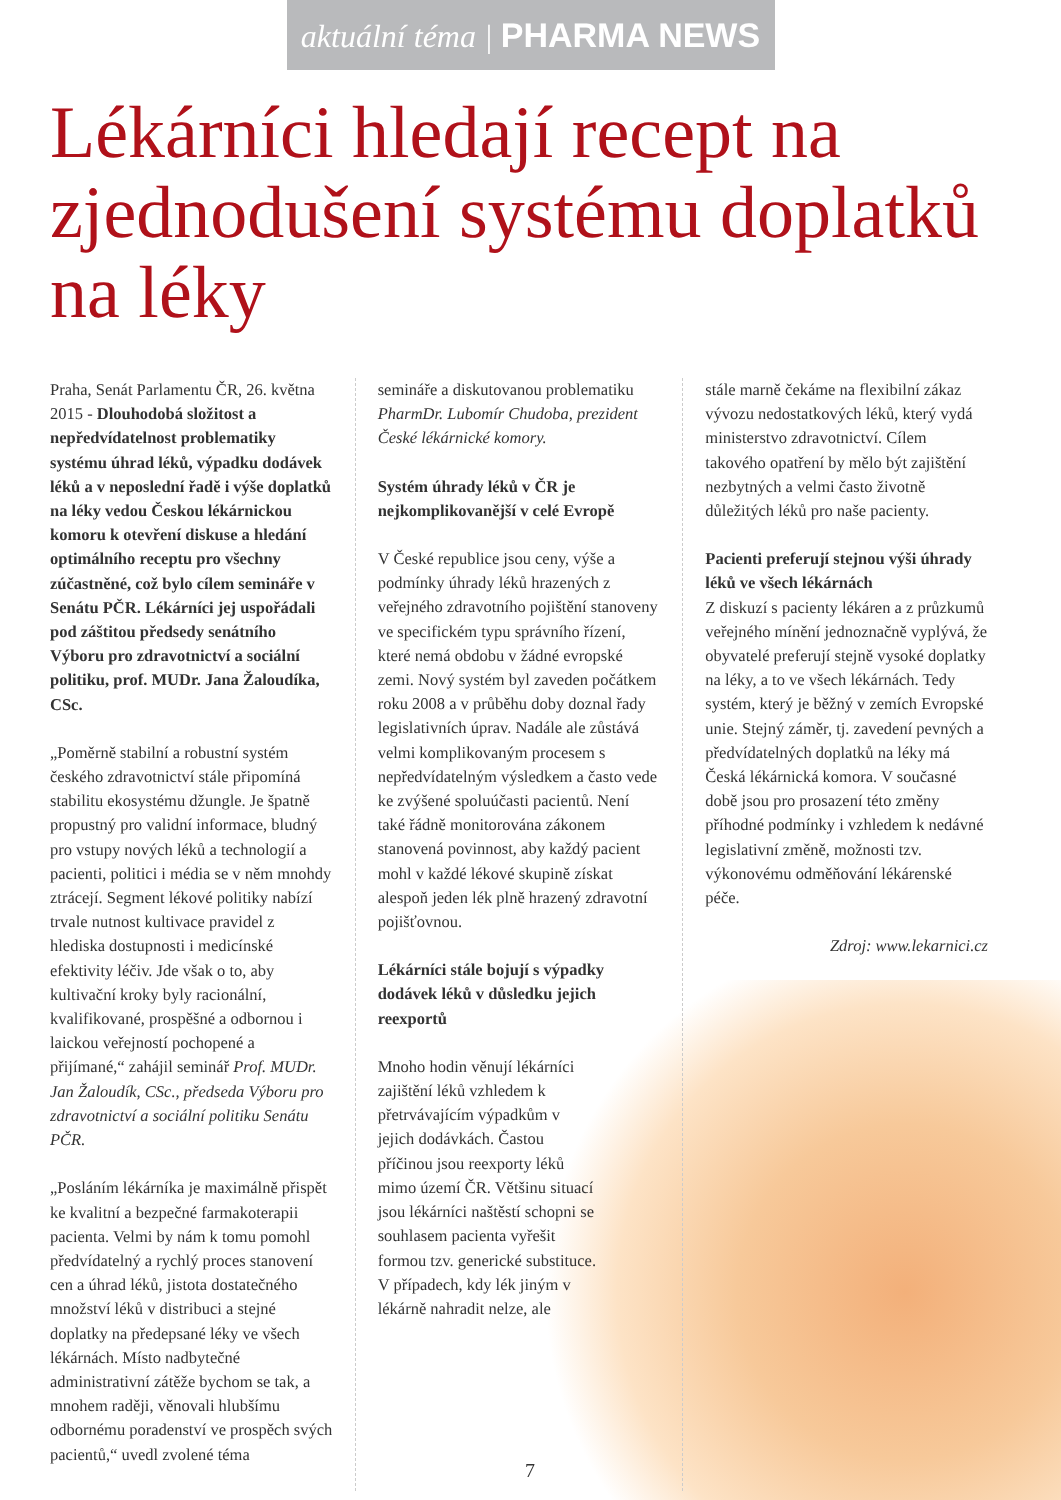aktuální téma | PHARMA NEWS
Lékárníci hledají recept na zjednodušení systému doplatků na léky
Praha, Senát Parlamentu ČR, 26. května 2015 - Dlouhodobá složitost a nepředvídatelnost problematiky systému úhrad léků, výpadku dodávek léků a v neposlední řadě i výše doplatků na léky vedou Českou lékárnickou komoru k otevření diskuse a hledání optimálního receptu pro všechny zúčastněné, což bylo cílem semináře v Senátu PČR. Lékárníci jej uspořádali pod záštitou předsedy senátního Výboru pro zdravotnictví a sociální politiku, prof. MUDr. Jana Žaloudíka, CSc.
„Poměrně stabilní a robustní systém českého zdravotnictví stále připomíná stabilitu ekosystému džungle. Je špatně propustný pro validní informace, bludný pro vstupy nových léků a technologií a pacienti, politici i média se v něm mnohdy ztrácejí. Segment lékové politiky nabízí trvale nutnost kultivace pravidel z hlediska dostupnosti i medicínské efektivity léčiv. Jde však o to, aby kultivační kroky byly racionální, kvalifikované, prospěšné a odbornou i laickou veřejností pochopené a přijímané,“ zahájil seminář Prof. MUDr. Jan Žaloudík, CSc., předseda Výboru pro zdravotnictví a sociální politiku Senátu PČR.
„Posláním lékárníka je maximálně přispět ke kvalitní a bezpečné farmakoterapii pacienta. Velmi by nám k tomu pomohl předvídatelný a rychlý proces stanovení cen a úhrad léků, jistota dostatečného množství léků v distribuci a stejné doplatky na předepsané léky ve všech lékárnách. Místo nadbytečné administrativní zátěže bychom se tak, a mnohem raději, věnovali hlubšímu odbornému poradenství ve prospěch svých pacientů,“ uvedl zvolené téma
semináře a diskutovanou problematiku PharmDr. Lubomír Chudoba, prezident České lékárnické komory.
Systém úhrady léků v ČR je nejkomplikovanější v celé Evropě
V České republice jsou ceny, výše a podmínky úhrady léků hrazených z veřejného zdravotního pojištění stanoveny ve specifickém typu správního řízení, které nemá obdobu v žádné evropské zemi. Nový systém byl zaveden počátkem roku 2008 a v průběhu doby doznal řady legislativních úprav. Nadále ale zůstává velmi komplikovaným procesem s nepředvídatelným výsledkem a často vede ke zvýšené spoluúčasti pacientů. Není také řádně monitorována zákonem stanovená povinnost, aby každý pacient mohl v každé lékové skupině získat alespoň jeden lék plně hrazený zdravotní pojišťovnou.
Lékárníci stále bojují s výpadky dodávek léků v důsledku jejich reexportů
Mnoho hodin věnují lékárníci zajištění léků vzhledem k přetrvávajícím výpadkům v jejich dodávkách. Častou příčinou jsou reexporty léků mimo území ČR. Většinu situací jsou lékárníci naštěstí schopni se souhlasem pacienta vyřešit formou tzv. generické substituce. V případech, kdy lék jiným v lékárně nahradit nelze, ale
stále marně čekáme na flexibilní zákaz vývozu nedostatkových léků, který vydá ministerstvo zdravotnictví. Cílem takového opatření by mělo být zajištění nezbytných a velmi často životně důležitých léků pro naše pacienty.
Pacienti preferují stejnou výši úhrady léků ve všech lékárnách
Z diskuzí s pacienty lékáren a z průzkumů veřejného mínění jednoznačně vyplývá, že obyvatelé preferují stejně vysoké doplatky na léky, a to ve všech lékárnách. Tedy systém, který je běžný v zemích Evropské unie. Stejný záměr, tj. zavedení pevných a předvídatelných doplatků na léky má Česká lékárnická komora. V současné době jsou pro prosazení této změny příhodné podmínky i vzhledem k nedávné legislativní změně, možnosti tzv. výkonovému odměňování lékárenské péče.
Zdroj: www.lekarnici.cz
7